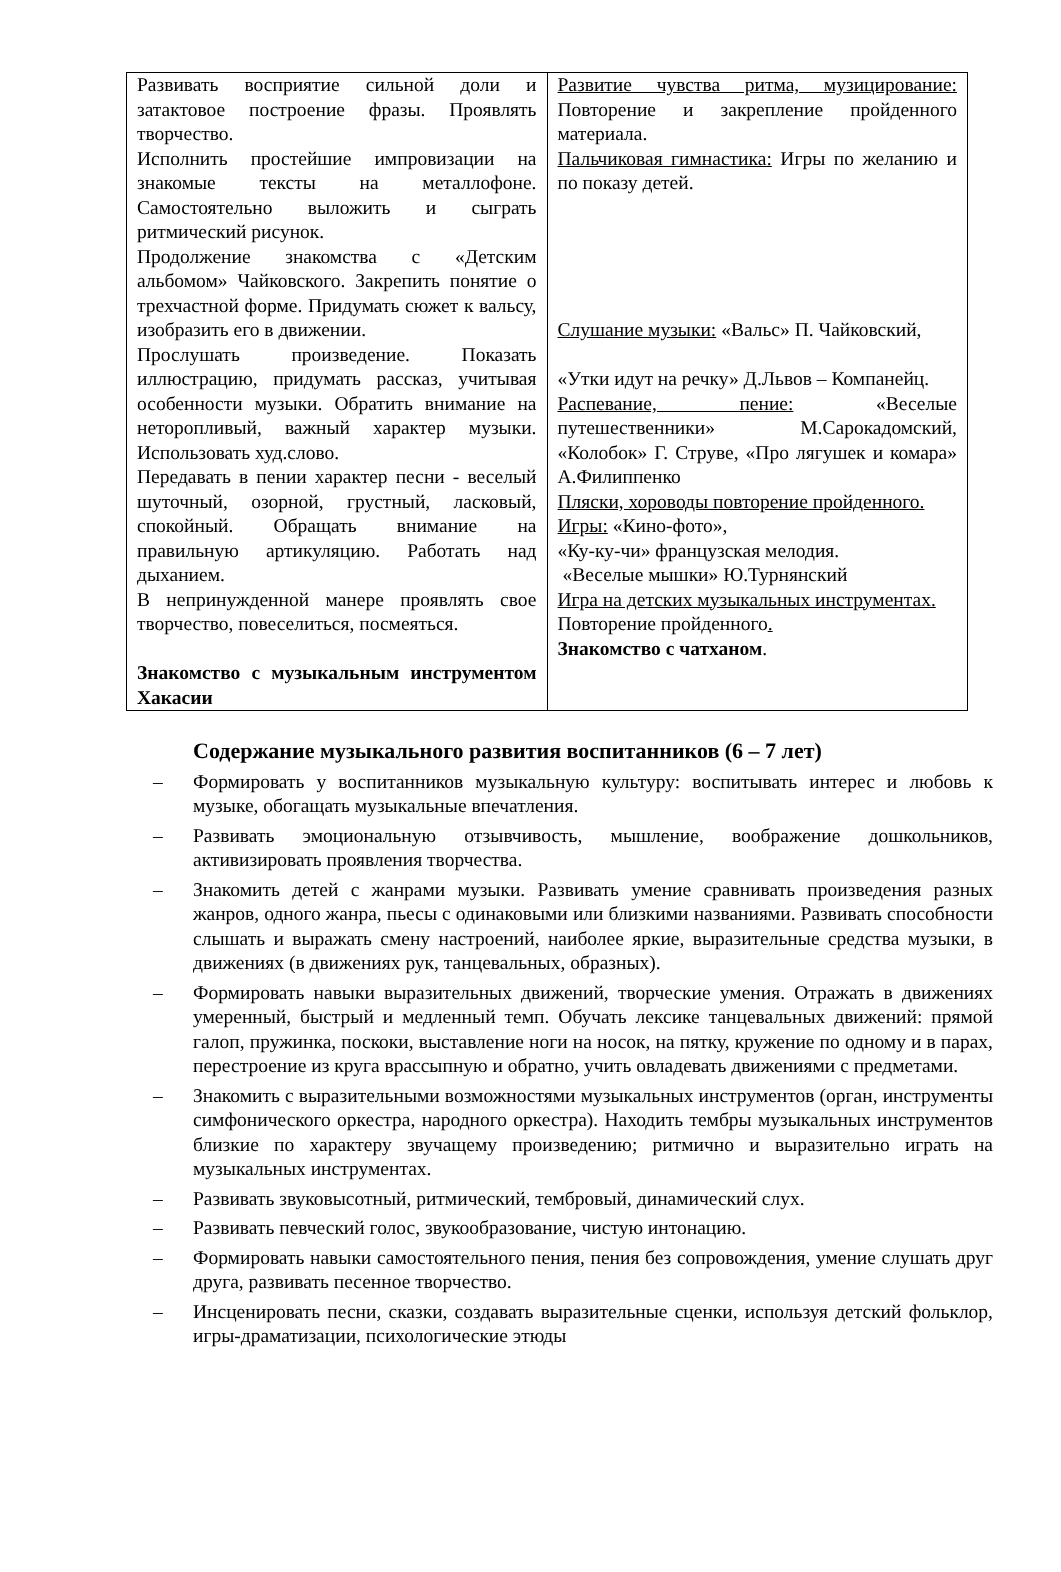| Развивать восприятие сильной доли и затактовое построение фразы. Проявлять творчество. Исполнить простейшие импровизации на знакомые тексты на металлофоне. Самостоятельно выложить и сыграть ритмический рисунок. Продолжение знакомства с «Детским альбомом» Чайковского. Закрепить понятие о трехчастной форме. Придумать сюжет к вальсу, изобразить его в движении. Прослушать произведение. Показать иллюстрацию, придумать рассказ, учитывая особенности музыки. Обратить внимание на неторопливый, важный характер музыки. Использовать худ.слово. Передавать в пении характер песни - веселый шуточный, озорной, грустный, ласковый, спокойный. Обращать внимание на правильную артикуляцию. Работать над дыханием. В непринужденной манере проявлять свое творчество, повеселиться, посмеяться. Знакомство с музыкальным инструментом Хакасии | Развитие чувства ритма, музицирование: Повторение и закрепление пройденного материала. Пальчиковая гимнастика: Игры по желанию и по показу детей. Слушание музыки: «Вальс» П. Чайковский, «Утки идут на речку» Д.Львов – Компанейц. Распевание, пение: «Веселые путешественники» М.Сарокадомский, «Колобок» Г. Струве, «Про лягушек и комара» А.Филиппенко Пляски, хороводы повторение пройденного. Игры: «Кино-фото», «Ку-ку-чи» французская мелодия. «Веселые мышки» Ю.Турнянский Игра на детских музыкальных инструментах. Повторение пройденного . Знакомство с чатханом . |
Содержание музыкального развития воспитанников (6 – 7 лет)
– Формировать у воспитанников музыкальную культуру: воспитывать интерес и любовь к музыке, обогащать музыкальные впечатления.
– Развивать эмоциональную отзывчивость, мышление, воображение дошкольников, активизировать проявления творчества.
– Знакомить детей с жанрами музыки. Развивать умение сравнивать произведения разных жанров, одного жанра, пьесы с одинаковыми или близкими названиями. Развивать способности слышать и выражать смену настроений, наиболее яркие, выразительные средства музыки, в движениях (в движениях рук, танцевальных, образных).
– Формировать навыки выразительных движений, творческие умения. Отражать в движениях умеренный, быстрый и медленный темп. Обучать лексике танцевальных движений: прямой галоп, пружинка, поскоки, выставление ноги на носок, на пятку, кружение по одному и в парах, перестроение из круга врассыпную и обратно, учить овладевать движениями с предметами.
– Знакомить с выразительными возможностями музыкальных инструментов (орган, инструменты симфонического оркестра, народного оркестра). Находить тембры музыкальных инструментов близкие по характеру звучащему произведению; ритмично и выразительно играть на музыкальных инструментах.
– Развивать звуковысотный, ритмический, тембровый, динамический слух.
– Развивать певческий голос, звукообразование, чистую интонацию.
– Формировать навыки самостоятельного пения, пения без сопровождения, умение слушать друг друга, развивать песенное творчество.
– Инсценировать песни, сказки, создавать выразительные сценки, используя детский фольклор, игры-драматизации, психологические этюды